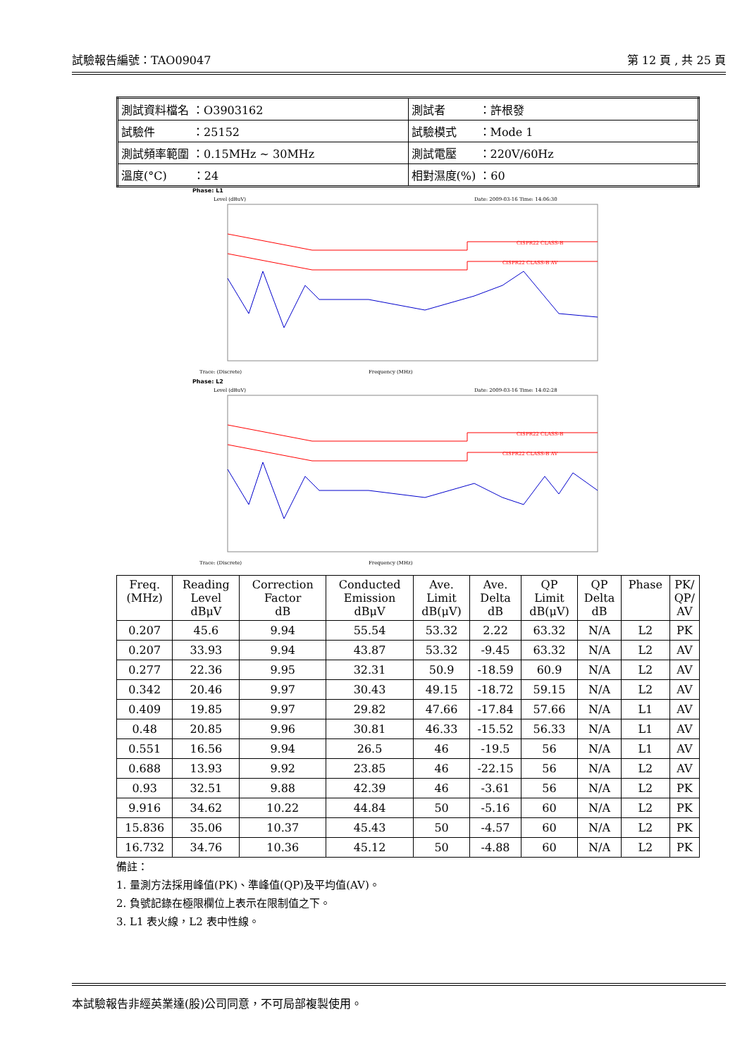試驗報告編號：TAO09047 第 12 頁 , 共 25 頁
| 測試資料檔名 ：O3903162 | 測試者 ：許根發 |
| 試驗件 ：25152 | 試驗模式 ：Mode 1 |
| 測試頻率範圍 ：0.15MHz ~ 30MHz | 測試電壓 ：220V/60Hz |
| 溫度(°C) ：24 | 相對濕度(%) ：60 |
Phase: L1
Level (dBuV)
Date: 2009-03-16 Time: 14:06:30
CISPR22 CLASS-B
CISPR22 CLASS-B AV
Frequency (MHz)
Trace: (Discrete)
Phase: L2
Level (dBuV)
Date: 2009-03-16 Time: 14:02:28
CISPR22 CLASS-B
CISPR22 CLASS-B AV
Frequency (MHz)
Trace: (Discrete)
| Freq. (MHz) | Reading Level dBμV | Correction Factor dB | Conducted Emission dBμV | Ave. Limit dB(μV) | Ave. Delta dB | QP Limit dB(μV) | QP Delta dB | Phase | PK/ QP/ AV |
| 0.207 | 45.6 | 9.94 | 55.54 | 53.32 | 2.22 | 63.32 | N/A | L2 | PK |
| 0.207 | 33.93 | 9.94 | 43.87 | 53.32 | -9.45 | 63.32 | N/A | L2 | AV |
| 0.277 | 22.36 | 9.95 | 32.31 | 50.9 | -18.59 | 60.9 | N/A | L2 | AV |
| 0.342 | 20.46 | 9.97 | 30.43 | 49.15 | -18.72 | 59.15 | N/A | L2 | AV |
| 0.409 | 19.85 | 9.97 | 29.82 | 47.66 | -17.84 | 57.66 | N/A | L1 | AV |
| 0.48 | 20.85 | 9.96 | 30.81 | 46.33 | -15.52 | 56.33 | N/A | L1 | AV |
| 0.551 | 16.56 | 9.94 | 26.5 | 46 | -19.5 | 56 | N/A | L1 | AV |
| 0.688 | 13.93 | 9.92 | 23.85 | 46 | -22.15 | 56 | N/A | L2 | AV |
| 0.93 | 32.51 | 9.88 | 42.39 | 46 | -3.61 | 56 | N/A | L2 | PK |
| 9.916 | 34.62 | 10.22 | 44.84 | 50 | -5.16 | 60 | N/A | L2 | PK |
| 15.836 | 35.06 | 10.37 | 45.43 | 50 | -4.57 | 60 | N/A | L2 | PK |
| 16.732 | 34.76 | 10.36 | 45.12 | 50 | -4.88 | 60 | N/A | L2 | PK |
備註：
1. 量測方法採用峰值(PK)、準峰值(QP)及平均值(AV)。
2. 負號記錄在極限欄位上表示在限制值之下。
3. L1 表火線，L2 表中性線。
本試驗報告非經英業達(股)公司同意，不可局部複製使用。